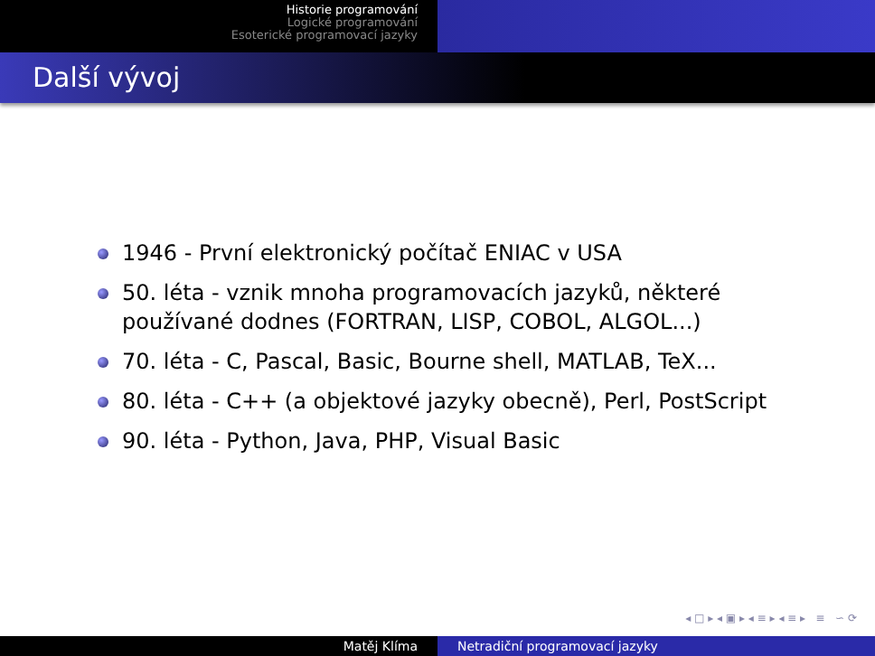Historie programování
Logické programování
Esoterické programovací jazyky
Další vývoj
1946 - První elektronický počítač ENIAC v USA
50. léta - vznik mnoha programovacích jazyků, některé používané dodnes (FORTRAN, LISP, COBOL, ALGOL...)
70. léta - C, Pascal, Basic, Bourne shell, MATLAB, TeX...
80. léta - C++ (a objektové jazyky obecně), Perl, PostScript
90. léta - Python, Java, PHP, Visual Basic
◂ □ ▸ ◂ ▣ ▸ ◂ ≡ ▸ ◂ ≡ ▸ ≡ ∽ ⟳
Matěj Klíma Netradiční programovací jazyky